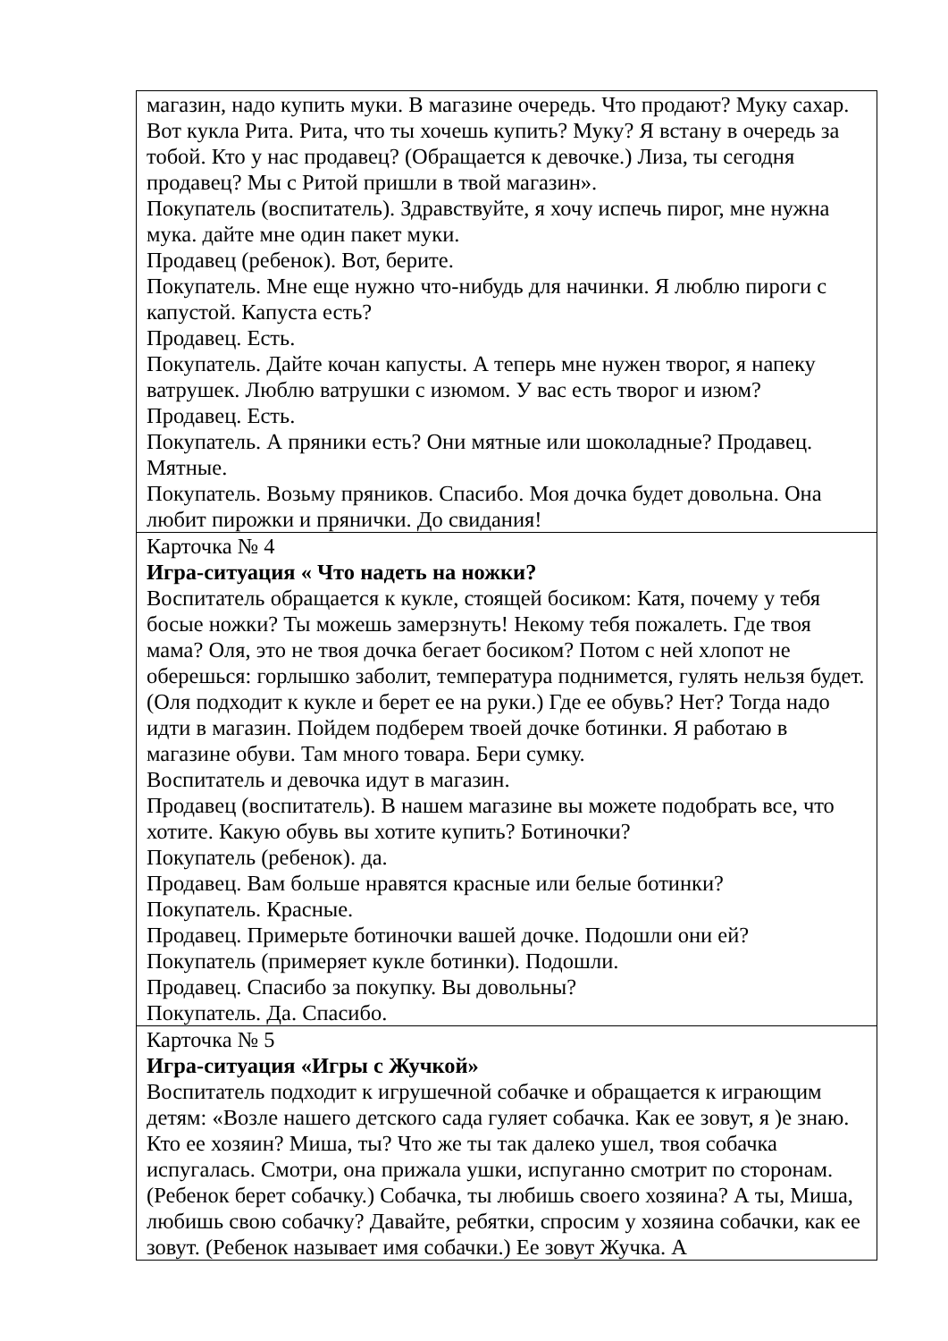| магазин, надо купить муки. В магазине очередь. Что продают? Муку сахар. Вот кукла Рита. Рита, что ты хочешь купить? Муку? Я встану в очередь за тобой. Кто у нас продавец? (Обращается к девочке.) Лиза, ты сегодня продавец? Мы с Ритой пришли в твой магазин». Покупатель (воспитатель). Здравствуйте, я хочу испечь пирог, мне нужна мука. дайте мне один пакет муки. Продавец (ребенок). Вот, берите. Покупатель. Мне еще нужно что-нибудь для начинки. Я люблю пироги с капустой. Капуста есть? Продавец. Есть. Покупатель. Дайте кочан капусты. А теперь мне нужен творог, я напеку ватрушек. Люблю ватрушки с изюмом. У вас есть творог и изюм? Продавец. Есть. Покупатель. А пряники есть? Они мятные или шоколадные? Продавец. Мятные. Покупатель. Возьму пряников. Спасибо. Моя дочка будет довольна. Она любит пирожки и прянички. До свидания! |
| Карточка № 4 Игра-ситуация « Что надеть на ножки? Воспитатель обращается к кукле, стоящей босиком: Катя, почему у тебя босые ножки? Ты можешь замерзнуть! Некому тебя пожалеть. Где твоя мама? Оля, это не твоя дочка бегает босиком? Потом с ней хлопот не оберешься: горлышко заболит, температура поднимется, гулять нельзя будет. (Оля подходит к кукле и берет ее на руки.) Где ее обувь? Нет? Тогда надо идти в магазин. Пойдем подберем твоей дочке ботинки. Я работаю в магазине обуви. Там много товара. Бери сумку. Воспитатель и девочка идут в магазин. Продавец (воспитатель). В нашем магазине вы можете подобрать все, что хотите. Какую обувь вы хотите купить? Ботиночки? Покупатель (ребенок). да. Продавец. Вам больше нравятся красные или белые ботинки? Покупатель. Красные. Продавец. Примерьте ботиночки вашей дочке. Подошли они ей? Покупатель (примеряет кукле ботинки). Подошли. Продавец. Спасибо за покупку. Вы довольны? Покупатель. Да. Спасибо. |
| Карточка № 5 Игра-ситуация «Игры с Жучкой» Воспитатель подходит к игрушечной собачке и обращается к играющим детям: «Возле нашего детского сада гуляет собачка. Как ее зовут, я )е знаю. Кто ее хозяин? Миша, ты? Что же ты так далеко ушел, твоя собачка испугалась. Смотри, она прижала ушки, испуганно смотрит по сторонам. (Ребенок берет собачку.) Собачка, ты любишь своего хозяина? А ты, Миша, любишь свою собачку? Давайте, ребятки, спросим у хозяина собачки, как ее зовут. (Ребенок называет имя собачки.) Ее зовут Жучка. А |